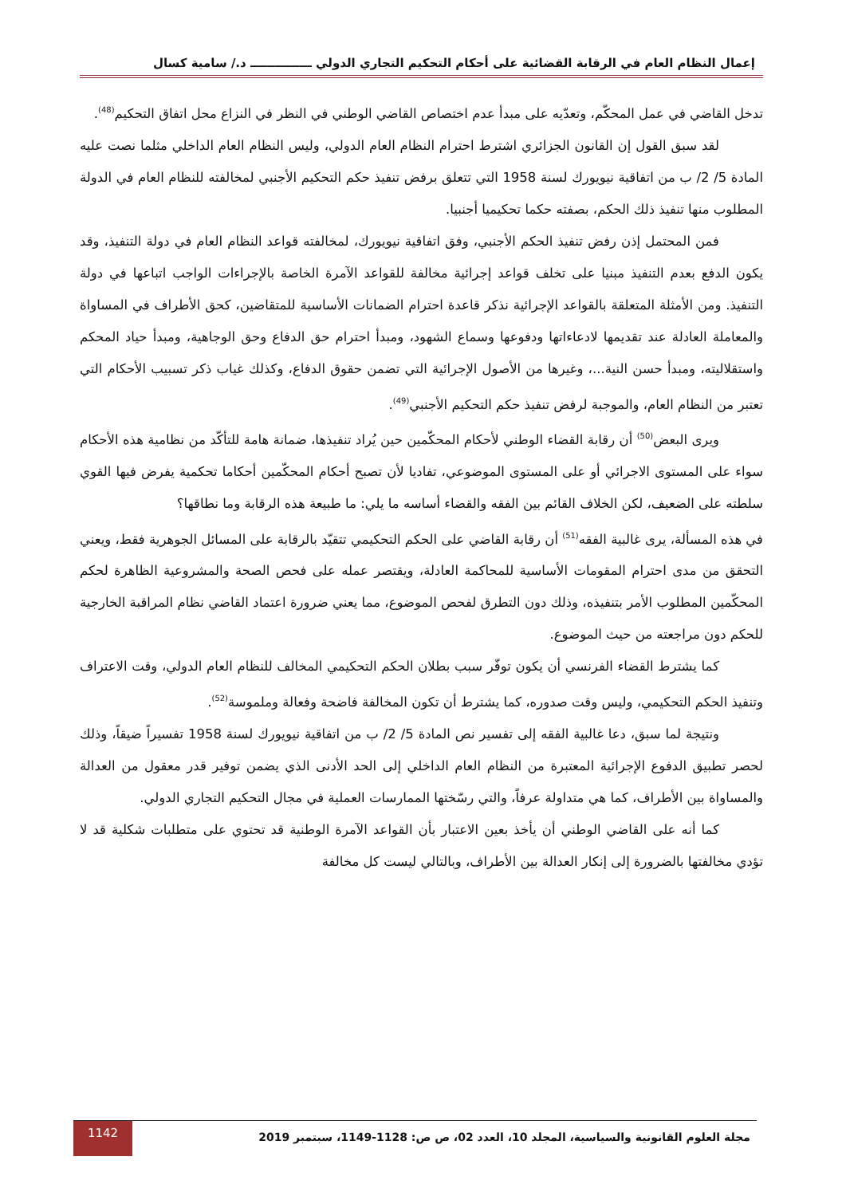إعمال النظام العام في الرقابة القضائية على أحكام التحكيم التجاري الدولي ـــــــــــــــ د./ سامية كسال
تدخل القاضي في عمل المحكّم، وتعدّيه على مبدأ عدم اختصاص القاضي الوطني في النظر في النزاع محل اتفاق التحكيم<sup>(48)</sup>.
لقد سبق القول إن القانون الجزائري اشترط احترام النظام العام الدولي، وليس النظام العام الداخلي مثلما نصت عليه المادة 5/ 2/ ب من اتفاقية نيويورك لسنة 1958 التي تتعلق برفض تنفيذ حكم التحكيم الأجنبي لمخالفته للنظام العام في الدولة المطلوب منها تنفيذ ذلك الحكم، بصفته حكما تحكيميا أجنبيا.
فمن المحتمل إذن رفض تنفيذ الحكم الأجنبي، وفق اتفاقية نيويورك، لمخالفته قواعد النظام العام في دولة التنفيذ، وقد يكون الدفع بعدم التنفيذ مبنيا على تخلف قواعد إجرائية مخالفة للقواعد الآمرة الخاصة بالإجراءات الواجب اتباعها في دولة التنفيذ. ومن الأمثلة المتعلقة بالقواعد الإجرائية نذكر قاعدة احترام الضمانات الأساسية للمتقاضين، كحق الأطراف في المساواة والمعاملة العادلة عند تقديمها لادعاءاتها ودفوعها وسماع الشهود، ومبدأ احترام حق الدفاع وحق الوجاهية، ومبدأ حياد المحكم واستقلاليته، ومبدأ حسن النية...، وغيرها من الأصول الإجرائية التي تضمن حقوق الدفاع، وكذلك غياب ذكر تسبيب الأحكام التي تعتبر من النظام العام، والموجبة لرفض تنفيذ حكم التحكيم الأجنبي<sup>(49)</sup>.
ويرى البعض<sup>(50)</sup> أن رقابة القضاء الوطني لأحكام المحكّمين حين يُراد تنفيذها، ضمانة هامة للتأكّد من نظامية هذه الأحكام سواء على المستوى الاجرائي أو على المستوى الموضوعي، تفاديا لأن تصبح أحكام المحكّمين أحكاما تحكمية يفرض فيها القوي سلطته على الضعيف، لكن الخلاف القائم بين الفقه والقضاء أساسه ما يلي: ما طبيعة هذه الرقابة وما نطاقها؟
في هذه المسألة، يرى غالبية الفقه<sup>(51)</sup> أن رقابة القاضي على الحكم التحكيمي تتقيّد بالرقابة على المسائل الجوهرية فقط، ويعني التحقق من مدى احترام المقومات الأساسية للمحاكمة العادلة، ويقتصر عمله على فحص الصحة والمشروعية الظاهرة لحكم المحكّمين المطلوب الأمر بتنفيذه، وذلك دون التطرق لفحص الموضوع، مما يعني ضرورة اعتماد القاضي نظام المراقبة الخارجية للحكم دون مراجعته من حيث الموضوع.
كما يشترط القضاء الفرنسي أن يكون توفّر سبب بطلان الحكم التحكيمي المخالف للنظام العام الدولي، وقت الاعتراف وتنفيذ الحكم التحكيمي، وليس وقت صدوره، كما يشترط أن تكون المخالفة فاضحة وفعالة وملموسة<sup>(52)</sup>.
ونتيجة لما سبق، دعا غالبية الفقه إلى تفسير نص المادة 5/ 2/ ب من اتفاقية نيويورك لسنة 1958 تفسيراً ضيقاً، وذلك لحصر تطبيق الدفوع الإجرائية المعتبرة من النظام العام الداخلي إلى الحد الأدنى الذي يضمن توفير قدر معقول من العدالة والمساواة بين الأطراف، كما هي متداولة عرفاً، والتي رسّختها الممارسات العملية في مجال التحكيم التجاري الدولي.
كما أنه على القاضي الوطني أن يأخذ بعين الاعتبار بأن القواعد الآمرة الوطنية قد تحتوي على متطلبات شكلية قد لا تؤدي مخالفتها بالضرورة إلى إنكار العدالة بين الأطراف، وبالتالي ليست كل مخالفة
مجلة العلوم القانونية والسياسية، المجلد 10، العدد 02، ص ص: 1128-1149، سبتمبر 2019
1142